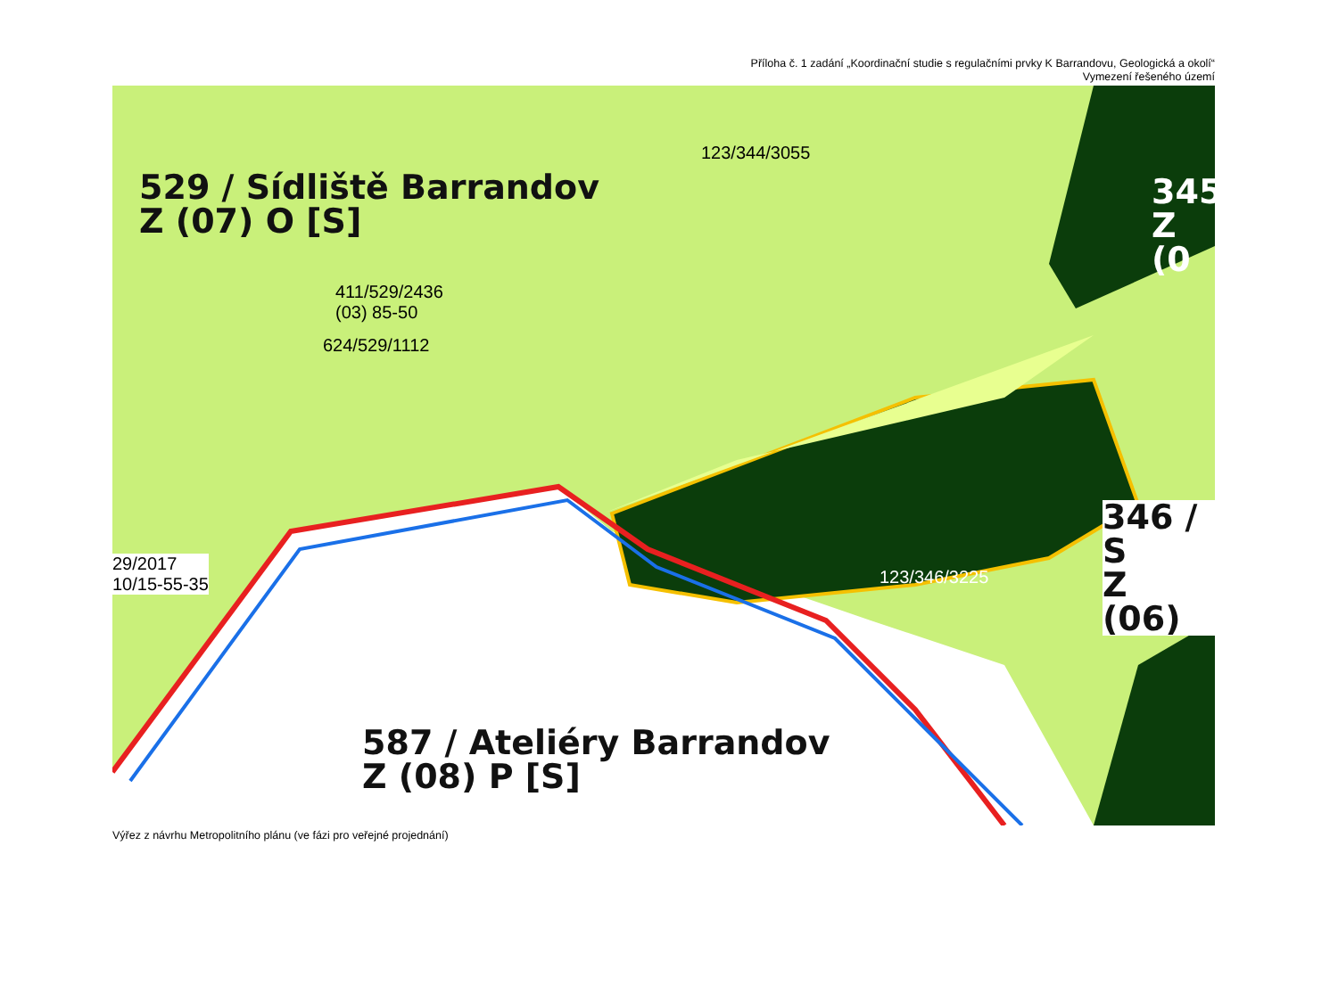Příloha č. 1 zadání „Koordinační studie s regulačními prvky K Barrandovu, Geologická a okolí“
Vymezení řešeného území
529 / Sídliště Barrandov
Z (07) O [S]
587 / Ateliéry Barrandov
Z (08) P [S]
345
Z (0
346 / S
Z (06)
123/344/3055
411/529/2436
(03) 85-50
624/529/1112
29/2017
10/15-55-35
123/346/3225
Výřez z návrhu Metropolitního plánu (ve fázi pro veřejné projednání)